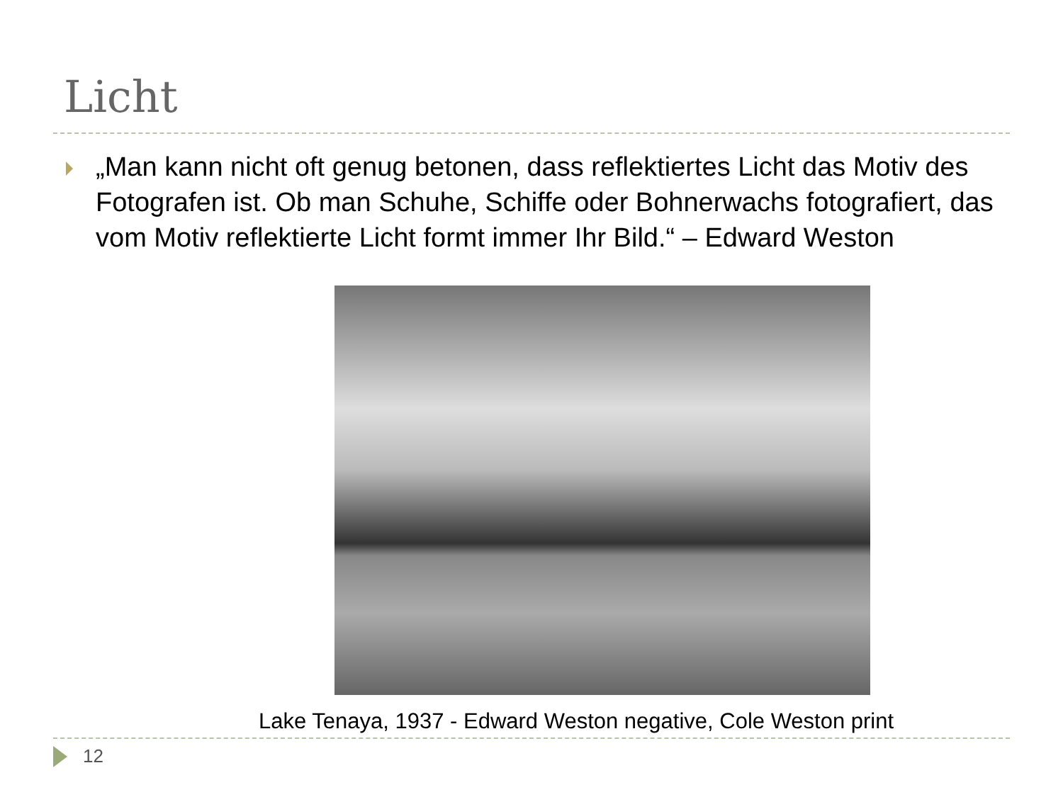Licht
„Man kann nicht oft genug betonen, dass reflektiertes Licht das Motiv des Fotografen ist. Ob man Schuhe, Schiffe oder Bohnerwachs fotografiert, das vom Motiv reflektierte Licht formt immer Ihr Bild.“ – Edward Weston
Lake Tenaya, 1937 - Edward Weston negative, Cole Weston print
12